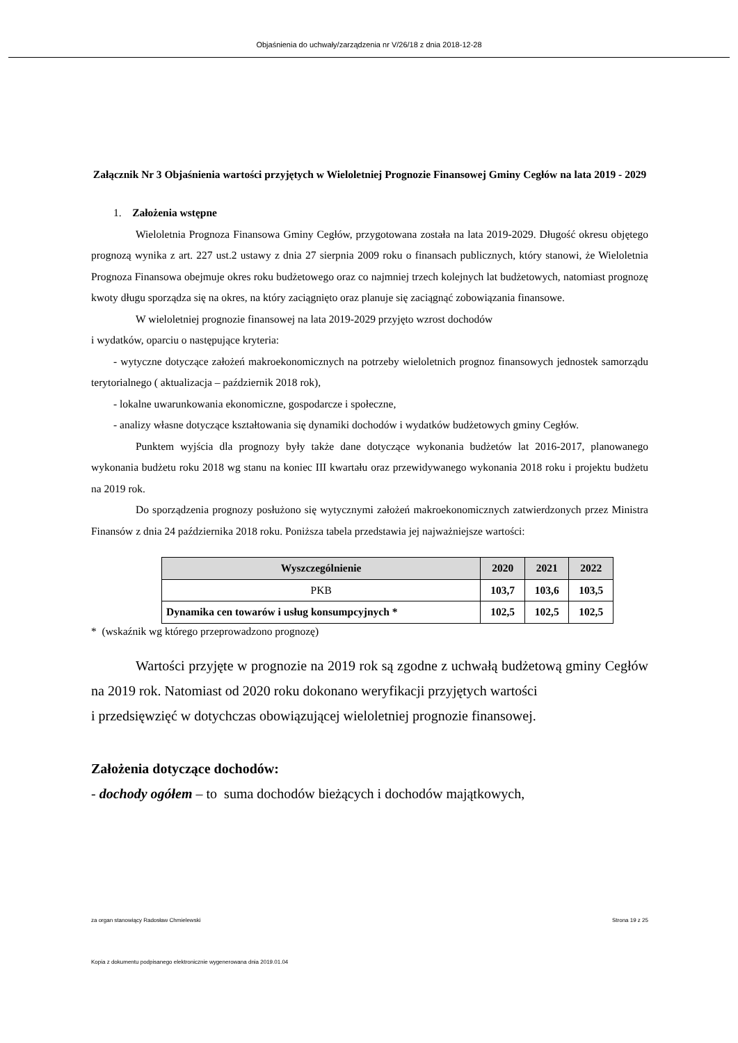Objaśnienia do uchwały/zarządzenia nr V/26/18 z dnia 2018-12-28
Załącznik Nr 3 Objaśnienia wartości przyjętych w Wieloletniej Prognozie Finansowej Gminy Cegłów na lata 2019 - 2029
1. Założenia wstępne
Wieloletnia Prognoza Finansowa Gminy Cegłów, przygotowana została na lata 2019-2029. Długość okresu objętego prognozą wynika z art. 227 ust.2 ustawy z dnia 27 sierpnia 2009 roku o finansach publicznych, który stanowi, że Wieloletnia Prognoza Finansowa obejmuje okres roku budżetowego oraz co najmniej trzech kolejnych lat budżetowych, natomiast prognozę kwoty długu sporządza się na okres, na który zaciągnięto oraz planuje się zaciągnąć zobowiązania finansowe.
W wieloletniej prognozie finansowej na lata 2019-2029 przyjęto wzrost dochodów
i wydatków, oparciu o następujące kryteria:
- wytyczne dotyczące założeń makroekonomicznych na potrzeby wieloletnich prognoz finansowych jednostek samorządu terytorialnego ( aktualizacja – październik 2018 rok),
- lokalne uwarunkowania ekonomiczne, gospodarcze i społeczne,
- analizy własne dotyczące kształtowania się dynamiki dochodów i wydatków budżetowych gminy Cegłów.
Punktem wyjścia dla prognozy były także dane dotyczące wykonania budżetów lat 2016-2017, planowanego wykonania budżetu roku 2018 wg stanu na koniec III kwartału oraz przewidywanego wykonania 2018 roku i projektu budżetu na 2019 rok.
Do sporządzenia prognozy posłużono się wytycznymi założeń makroekonomicznych zatwierdzonych przez Ministra Finansów z dnia 24 października 2018 roku. Poniższa tabela przedstawia jej najważniejsze wartości:
| Wyszczególnienie | 2020 | 2021 | 2022 |
| --- | --- | --- | --- |
| PKB | 103,7 | 103,6 | 103,5 |
| Dynamika cen towarów i usług konsumpcyjnych * | 102,5 | 102,5 | 102,5 |
* (wskaźnik wg którego przeprowadzono prognozę)
Wartości przyjęte w prognozie na 2019 rok są zgodne z uchwałą budżetową gminy Cegłów na 2019 rok. Natomiast od 2020 roku dokonano weryfikacji przyjętych wartości
i przedsięwzięć w dotychczas obowiązującej wieloletniej prognozie finansowej.
Założenia dotyczące dochodów:
- dochody ogółem – to suma dochodów bieżących i dochodów majątkowych,
za organ stanowiący Radosław Chmielewski Strona 19 z 25
Kopia z dokumentu podpisanego elektronicznie wygenerowana dnia 2019.01.04